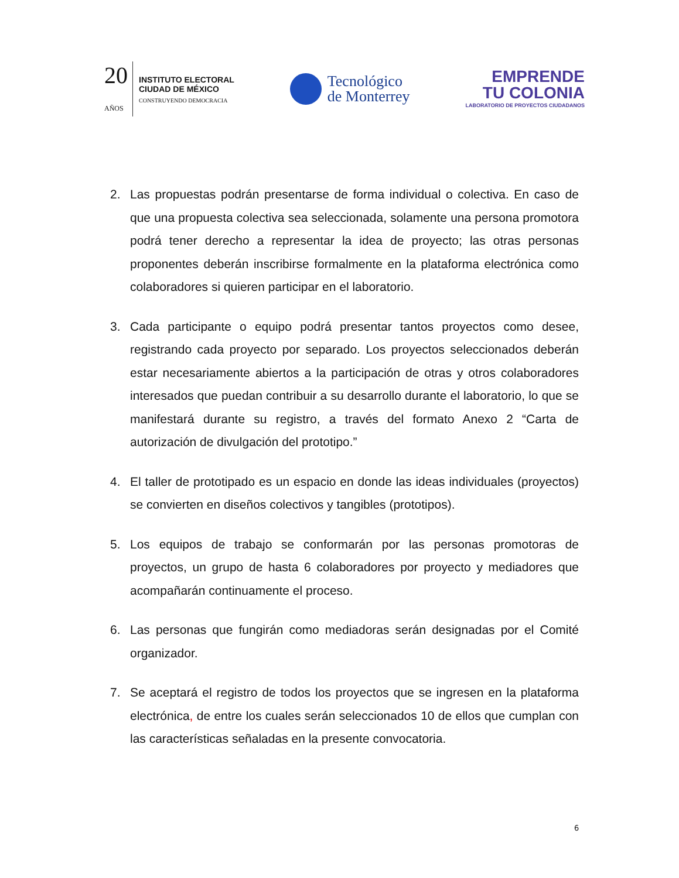20
AÑOS
INSTITUTO ELECTORAL
CIUDAD DE MÉXICO
CONSTRUYENDO DEMOCRACIA
Tecnológico
de Monterrey
EMPRENDE
TU COLONIA
LABORATORIO DE PROYECTOS CIUDADANOS
2. Las propuestas podrán presentarse de forma individual o colectiva. En caso de que una propuesta colectiva sea seleccionada, solamente una persona promotora podrá tener derecho a representar la idea de proyecto; las otras personas proponentes deberán inscribirse formalmente en la plataforma electrónica como colaboradores si quieren participar en el laboratorio.
3. Cada participante o equipo podrá presentar tantos proyectos como desee, registrando cada proyecto por separado. Los proyectos seleccionados deberán estar necesariamente abiertos a la participación de otras y otros colaboradores interesados que puedan contribuir a su desarrollo durante el laboratorio, lo que se manifestará durante su registro, a través del formato Anexo 2 “Carta de autorización de divulgación del prototipo.”
4. El taller de prototipado es un espacio en donde las ideas individuales (proyectos) se convierten en diseños colectivos y tangibles (prototipos).
5. Los equipos de trabajo se conformarán por las personas promotoras de proyectos, un grupo de hasta 6 colaboradores por proyecto y mediadores que acompañarán continuamente el proceso.
6. Las personas que fungirán como mediadoras serán designadas por el Comité organizador.
7. Se aceptará el registro de todos los proyectos que se ingresen en la plataforma electrónica, de entre los cuales serán seleccionados 10 de ellos que cumplan con las características señaladas en la presente convocatoria.
6